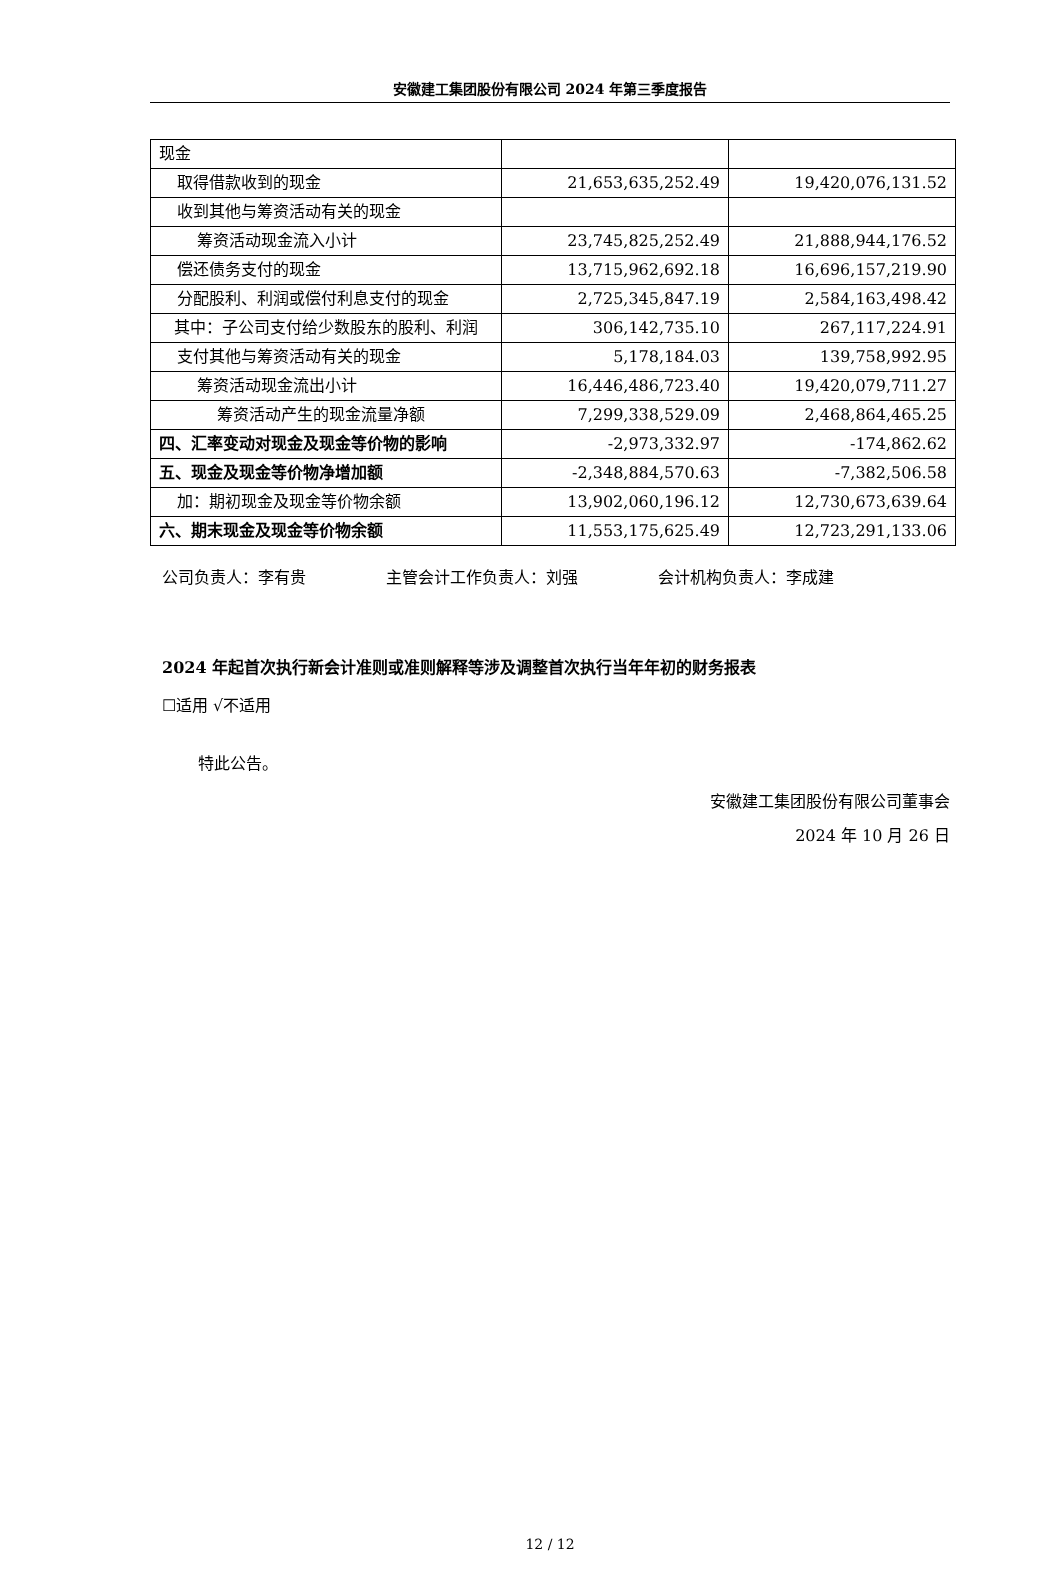安徽建工集团股份有限公司 2024 年第三季度报告
| 现金 | | |
| 取得借款收到的现金 | 21,653,635,252.49 | 19,420,076,131.52 |
| 收到其他与筹资活动有关的现金 | | |
| 筹资活动现金流入小计 | 23,745,825,252.49 | 21,888,944,176.52 |
| 偿还债务支付的现金 | 13,715,962,692.18 | 16,696,157,219.90 |
| 分配股利、利润或偿付利息支付的现金 | 2,725,345,847.19 | 2,584,163,498.42 |
| 其中：子公司支付给少数股东的股利、利润 | 306,142,735.10 | 267,117,224.91 |
| 支付其他与筹资活动有关的现金 | 5,178,184.03 | 139,758,992.95 |
| 筹资活动现金流出小计 | 16,446,486,723.40 | 19,420,079,711.27 |
| 筹资活动产生的现金流量净额 | 7,299,338,529.09 | 2,468,864,465.25 |
| 四、汇率变动对现金及现金等价物的影响 | -2,973,332.97 | -174,862.62 |
| 五、现金及现金等价物净增加额 | -2,348,884,570.63 | -7,382,506.58 |
| 加：期初现金及现金等价物余额 | 13,902,060,196.12 | 12,730,673,639.64 |
| 六、期末现金及现金等价物余额 | 11,553,175,625.49 | 12,723,291,133.06 |
公司负责人：李有贵 主管会计工作负责人：刘强 会计机构负责人：李成建
2024 年起首次执行新会计准则或准则解释等涉及调整首次执行当年年初的财务报表
☐适用 √不适用
特此公告。
安徽建工集团股份有限公司董事会
2024 年 10 月 26 日
12 / 12